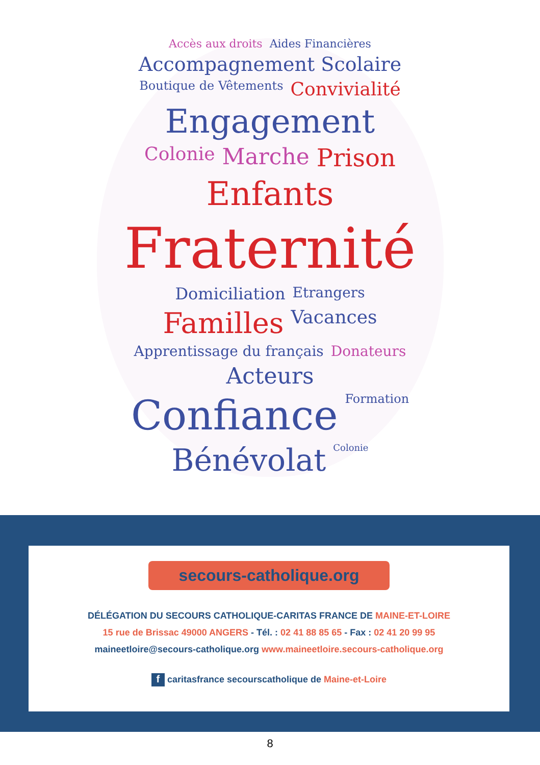Accès aux droits Aides Financières Accompagnement Scolaire Boutique de Vêtements Convivialité Engagement Colonie Marche Prison Enfants Fraternité Domiciliation Etrangers Familles Vacances Apprentissage du français Donateurs Acteurs Confiance Formation Bénévolat Colonie
secours-catholique.org
DÉLÉGATION DU SECOURS CATHOLIQUE-CARITAS FRANCE DE MAINE-ET-LOIRE
15 rue de Brissac 49000 ANGERS - Tél. : 02 41 88 85 65 - Fax : 02 41 20 99 95
maineetloire@secours-catholique.org www.maineetloire.secours-catholique.org
f caritasfrance secourscatholique de Maine-et-Loire
8